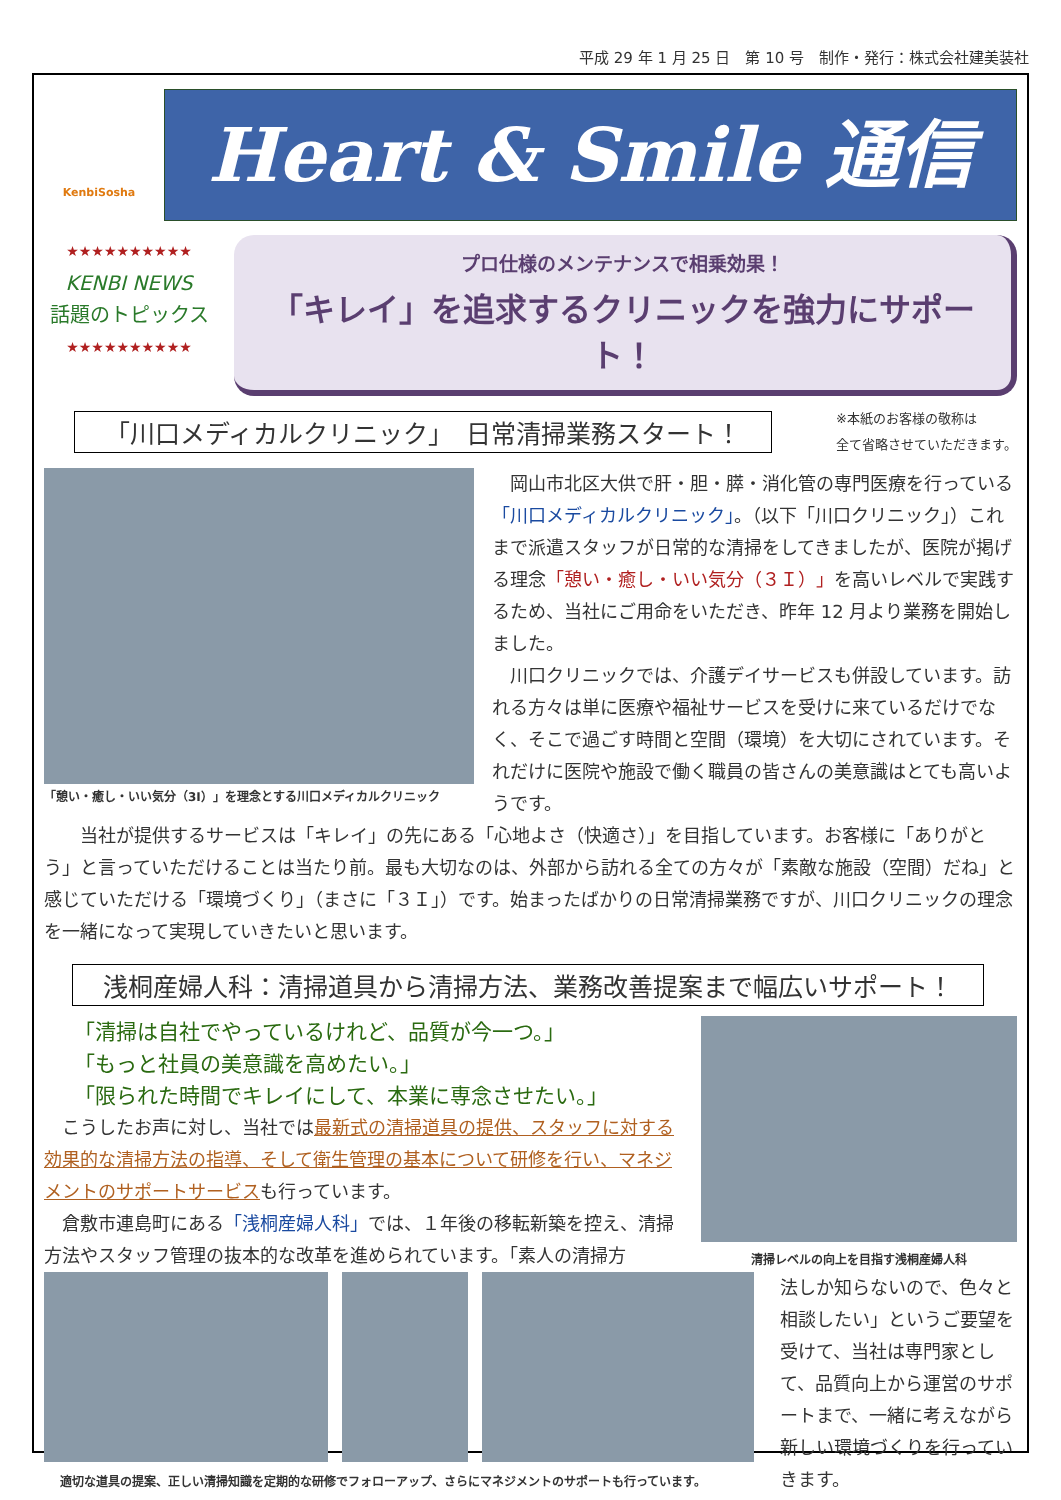平成 29 年 1 月 25 日　第 10 号　制作・発行：株式会社建美装社
KenbiSosha
Heart & Smile 通信
★★★★★★★★★★
KENBI NEWS
話題のトピックス
★★★★★★★★★★
プロ仕様のメンテナンスで相乗効果！
「キレイ」を追求するクリニックを強力にサポート！
「川口メディカルクリニック」　日常清掃業務スタート！
※本紙のお客様の敬称は
全て省略させていただきます。
「憩い・癒し・いい気分（3I）」を理念とする川口メディカルクリニック
　岡山市北区大供で肝・胆・膵・消化管の専門医療を行っている「川口メディカルクリニック」。（以下「川口クリニック」）これまで派遣スタッフが日常的な清掃をしてきましたが、医院が掲げる理念「憩い・癒し・いい気分（３Ｉ）」を高いレベルで実践するため、当社にご用命をいただき、昨年 12 月より業務を開始しました。
　川口クリニックでは、介護デイサービスも併設しています。訪れる方々は単に医療や福祉サービスを受けに来ているだけでなく、そこで過ごす時間と空間（環境）を大切にされています。それだけに医院や施設で働く職員の皆さんの美意識はとても高いようです。
　　当社が提供するサービスは「キレイ」の先にある「心地よさ（快適さ）」を目指しています。お客様に「ありがとう」と言っていただけることは当たり前。最も大切なのは、外部から訪れる全ての方々が「素敵な施設（空間）だね」と感じていただける「環境づくり」（まさに「３Ｉ」）です。始まったばかりの日常清掃業務ですが、川口クリニックの理念を一緒になって実現していきたいと思います。
浅桐産婦人科：清掃道具から清掃方法、業務改善提案まで幅広いサポート！
「清掃は自社でやっているけれど、品質が今一つ。」
「もっと社員の美意識を高めたい。」
「限られた時間でキレイにして、本業に専念させたい。」
　こうしたお声に対し、当社では最新式の清掃道具の提供、スタッフに対する効果的な清掃方法の指導、そして衛生管理の基本について研修を行い、マネジメントのサポートサービスも行っています。
　倉敷市連島町にある「浅桐産婦人科」では、１年後の移転新築を控え、清掃方法やスタッフ管理の抜本的な改革を進められています。「素人の清掃方
清掃レベルの向上を目指す浅桐産婦人科
適切な道具の提案、正しい清掃知識を定期的な研修でフォローアップ、さらにマネジメントのサポートも行っています。
法しか知らないので、色々と相談したい」というご要望を受けて、当社は専門家として、品質向上から運営のサポートまで、一緒に考えながら新しい環境づくりを行っていきます。